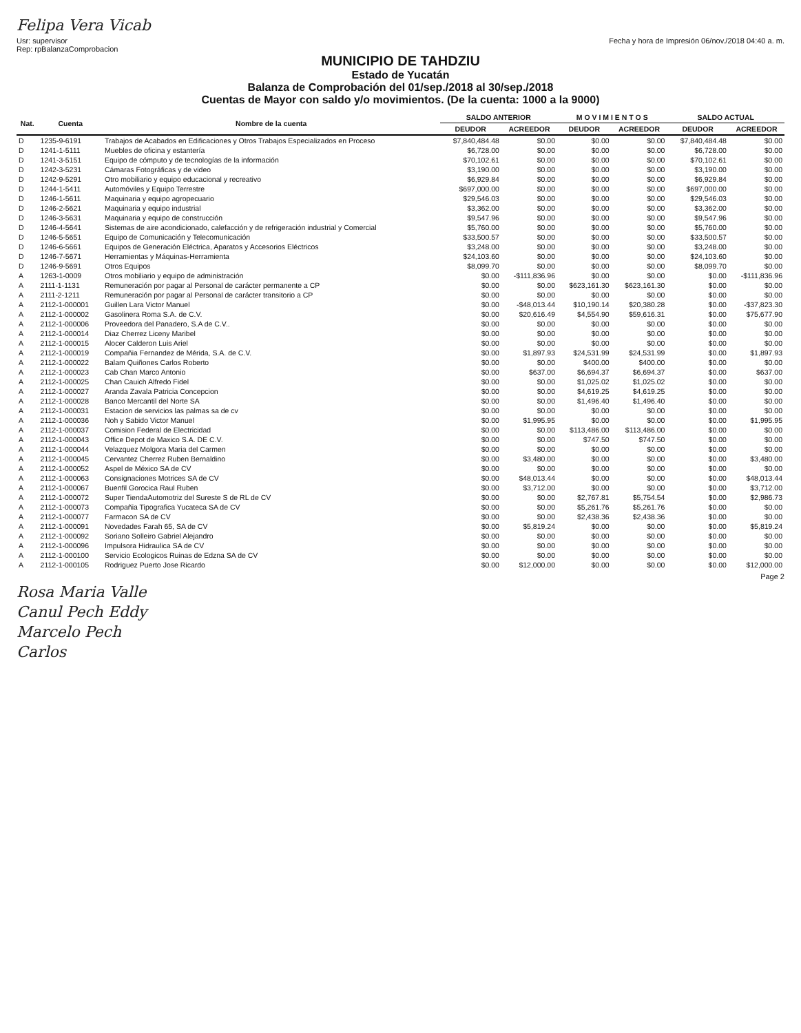Felipa Vera Vicab
Usr: supervisor
Rep: rpBalanzaComprobacion
Fecha y hora de Impresión 06/nov./2018 04:40 a. m.
MUNICIPIO DE TAHDZIU
Estado de Yucatán
Balanza de Comprobación del 01/sep./2018 al 30/sep./2018
Cuentas de Mayor con saldo y/o movimientos. (De la cuenta: 1000 a la 9000)
| Nat. | Cuenta | Nombre de la cuenta | SALDO ANTERIOR | | M O V I M I E N T O S | | SALDO ACTUAL | |
| --- | --- | --- | --- | --- | --- | --- | --- | --- |
| | | | DEUDOR | ACREEDOR | DEUDOR | ACREEDOR | DEUDOR | ACREEDOR |
| D | 1235-9-6191 | Trabajos de Acabados en Edificaciones y Otros Trabajos Especializados en Proceso | $7,840,484.48 | $0.00 | $0.00 | $0.00 | $7,840,484.48 | $0.00 |
| D | 1241-1-5111 | Muebles de oficina y estantería | $6,728.00 | $0.00 | $0.00 | $0.00 | $6,728.00 | $0.00 |
| D | 1241-3-5151 | Equipo de cómputo y de tecnologías de la información | $70,102.61 | $0.00 | $0.00 | $0.00 | $70,102.61 | $0.00 |
| D | 1242-3-5231 | Cámaras Fotográficas y de video | $3,190.00 | $0.00 | $0.00 | $0.00 | $3,190.00 | $0.00 |
| D | 1242-9-5291 | Otro mobiliario y equipo educacional y recreativo | $6,929.84 | $0.00 | $0.00 | $0.00 | $6,929.84 | $0.00 |
| D | 1244-1-5411 | Automóviles y Equipo Terrestre | $697,000.00 | $0.00 | $0.00 | $0.00 | $697,000.00 | $0.00 |
| D | 1246-1-5611 | Maquinaria y equipo agropecuario | $29,546.03 | $0.00 | $0.00 | $0.00 | $29,546.03 | $0.00 |
| D | 1246-2-5621 | Maquinaria y equipo industrial | $3,362.00 | $0.00 | $0.00 | $0.00 | $3,362.00 | $0.00 |
| D | 1246-3-5631 | Maquinaria y equipo de construcción | $9,547.96 | $0.00 | $0.00 | $0.00 | $9,547.96 | $0.00 |
| D | 1246-4-5641 | Sistemas de aire acondicionado, calefacción y de refrigeración industrial y Comercial | $5,760.00 | $0.00 | $0.00 | $0.00 | $5,760.00 | $0.00 |
| D | 1246-5-5651 | Equipo de Comunicación y Telecomunicación | $33,500.57 | $0.00 | $0.00 | $0.00 | $33,500.57 | $0.00 |
| D | 1246-6-5661 | Equipos de Generación Eléctrica, Aparatos y Accesorios Eléctricos | $3,248.00 | $0.00 | $0.00 | $0.00 | $3,248.00 | $0.00 |
| D | 1246-7-5671 | Herramientas y Máquinas-Herramienta | $24,103.60 | $0.00 | $0.00 | $0.00 | $24,103.60 | $0.00 |
| D | 1246-9-5691 | Otros Equipos | $8,099.70 | $0.00 | $0.00 | $0.00 | $8,099.70 | $0.00 |
| A | 1263-1-0009 | Otros mobiliario y equipo de administración | $0.00 | -$111,836.96 | $0.00 | $0.00 | $0.00 | -$111,836.96 |
| A | 2111-1-1131 | Remuneración por pagar al Personal de carácter permanente a CP | $0.00 | $0.00 | $623,161.30 | $623,161.30 | $0.00 | $0.00 |
| A | 2111-2-1211 | Remuneración por pagar al Personal de carácter transitorio a CP | $0.00 | $0.00 | $0.00 | $0.00 | $0.00 | $0.00 |
| A | 2112-1-000001 | Guillen Lara Victor Manuel | $0.00 | -$48,013.44 | $10,190.14 | $20,380.28 | $0.00 | -$37,823.30 |
| A | 2112-1-000002 | Gasolinera Roma S.A. de C.V. | $0.00 | $20,616.49 | $4,554.90 | $59,616.31 | $0.00 | $75,677.90 |
| A | 2112-1-000006 | Proveedora del Panadero, S.A de C.V.. | $0.00 | $0.00 | $0.00 | $0.00 | $0.00 | $0.00 |
| A | 2112-1-000014 | Diaz Cherrez Liceny Maribel | $0.00 | $0.00 | $0.00 | $0.00 | $0.00 | $0.00 |
| A | 2112-1-000015 | Alocer Calderon Luis Ariel | $0.00 | $0.00 | $0.00 | $0.00 | $0.00 | $0.00 |
| A | 2112-1-000019 | Compañia Fernandez de Mérida, S.A. de C.V. | $0.00 | $1,897.93 | $24,531.99 | $24,531.99 | $0.00 | $1,897.93 |
| A | 2112-1-000022 | Balam Quiñones Carlos Roberto | $0.00 | $0.00 | $400.00 | $400.00 | $0.00 | $0.00 |
| A | 2112-1-000023 | Cab Chan Marco Antonio | $0.00 | $637.00 | $6,694.37 | $6,694.37 | $0.00 | $637.00 |
| A | 2112-1-000025 | Chan Cauich Alfredo Fidel | $0.00 | $0.00 | $1,025.02 | $1,025.02 | $0.00 | $0.00 |
| A | 2112-1-000027 | Aranda Zavala Patricia Concepcion | $0.00 | $0.00 | $4,619.25 | $4,619.25 | $0.00 | $0.00 |
| A | 2112-1-000028 | Banco Mercantil del Norte SA | $0.00 | $0.00 | $1,496.40 | $1,496.40 | $0.00 | $0.00 |
| A | 2112-1-000031 | Estacion de servicios las palmas sa de cv | $0.00 | $0.00 | $0.00 | $0.00 | $0.00 | $0.00 |
| A | 2112-1-000036 | Noh y Sabido Victor Manuel | $0.00 | $1,995.95 | $0.00 | $0.00 | $0.00 | $1,995.95 |
| A | 2112-1-000037 | Comision Federal de Electricidad | $0.00 | $0.00 | $113,486.00 | $113,486.00 | $0.00 | $0.00 |
| A | 2112-1-000043 | Office Depot de Maxico S.A. DE C.V. | $0.00 | $0.00 | $747.50 | $747.50 | $0.00 | $0.00 |
| A | 2112-1-000044 | Velazquez Molgora Maria del Carmen | $0.00 | $0.00 | $0.00 | $0.00 | $0.00 | $0.00 |
| A | 2112-1-000045 | Cervantez Cherrez Ruben Bernaldino | $0.00 | $3,480.00 | $0.00 | $0.00 | $0.00 | $3,480.00 |
| A | 2112-1-000052 | Aspel de México SA de CV | $0.00 | $0.00 | $0.00 | $0.00 | $0.00 | $0.00 |
| A | 2112-1-000063 | Consignaciones Motrices SA de CV | $0.00 | $48,013.44 | $0.00 | $0.00 | $0.00 | $48,013.44 |
| A | 2112-1-000067 | Buenfil Gorocica Raul Ruben | $0.00 | $3,712.00 | $0.00 | $0.00 | $0.00 | $3,712.00 |
| A | 2112-1-000072 | Super TiendaAutomotriz del Sureste S de RL de CV | $0.00 | $0.00 | $2,767.81 | $5,754.54 | $0.00 | $2,986.73 |
| A | 2112-1-000073 | Compañia Tipografica Yucateca SA de CV | $0.00 | $0.00 | $5,261.76 | $5,261.76 | $0.00 | $0.00 |
| A | 2112-1-000077 | Farmacon SA de CV | $0.00 | $0.00 | $2,438.36 | $2,438.36 | $0.00 | $0.00 |
| A | 2112-1-000091 | Novedades Farah 65, SA de CV | $0.00 | $5,819.24 | $0.00 | $0.00 | $0.00 | $5,819.24 |
| A | 2112-1-000092 | Soriano Solleiro Gabriel Alejandro | $0.00 | $0.00 | $0.00 | $0.00 | $0.00 | $0.00 |
| A | 2112-1-000096 | Impulsora Hidraulica SA de CV | $0.00 | $0.00 | $0.00 | $0.00 | $0.00 | $0.00 |
| A | 2112-1-000100 | Servicio Ecologicos Ruinas de Edzna SA de CV | $0.00 | $0.00 | $0.00 | $0.00 | $0.00 | $0.00 |
| A | 2112-1-000105 | Rodriguez Puerto Jose Ricardo | $0.00 | $12,000.00 | $0.00 | $0.00 | $0.00 | $12,000.00 |
Page 2
Rosa Maria Valle
Canul Pech Eddy
Marcelo Pech
Carlos